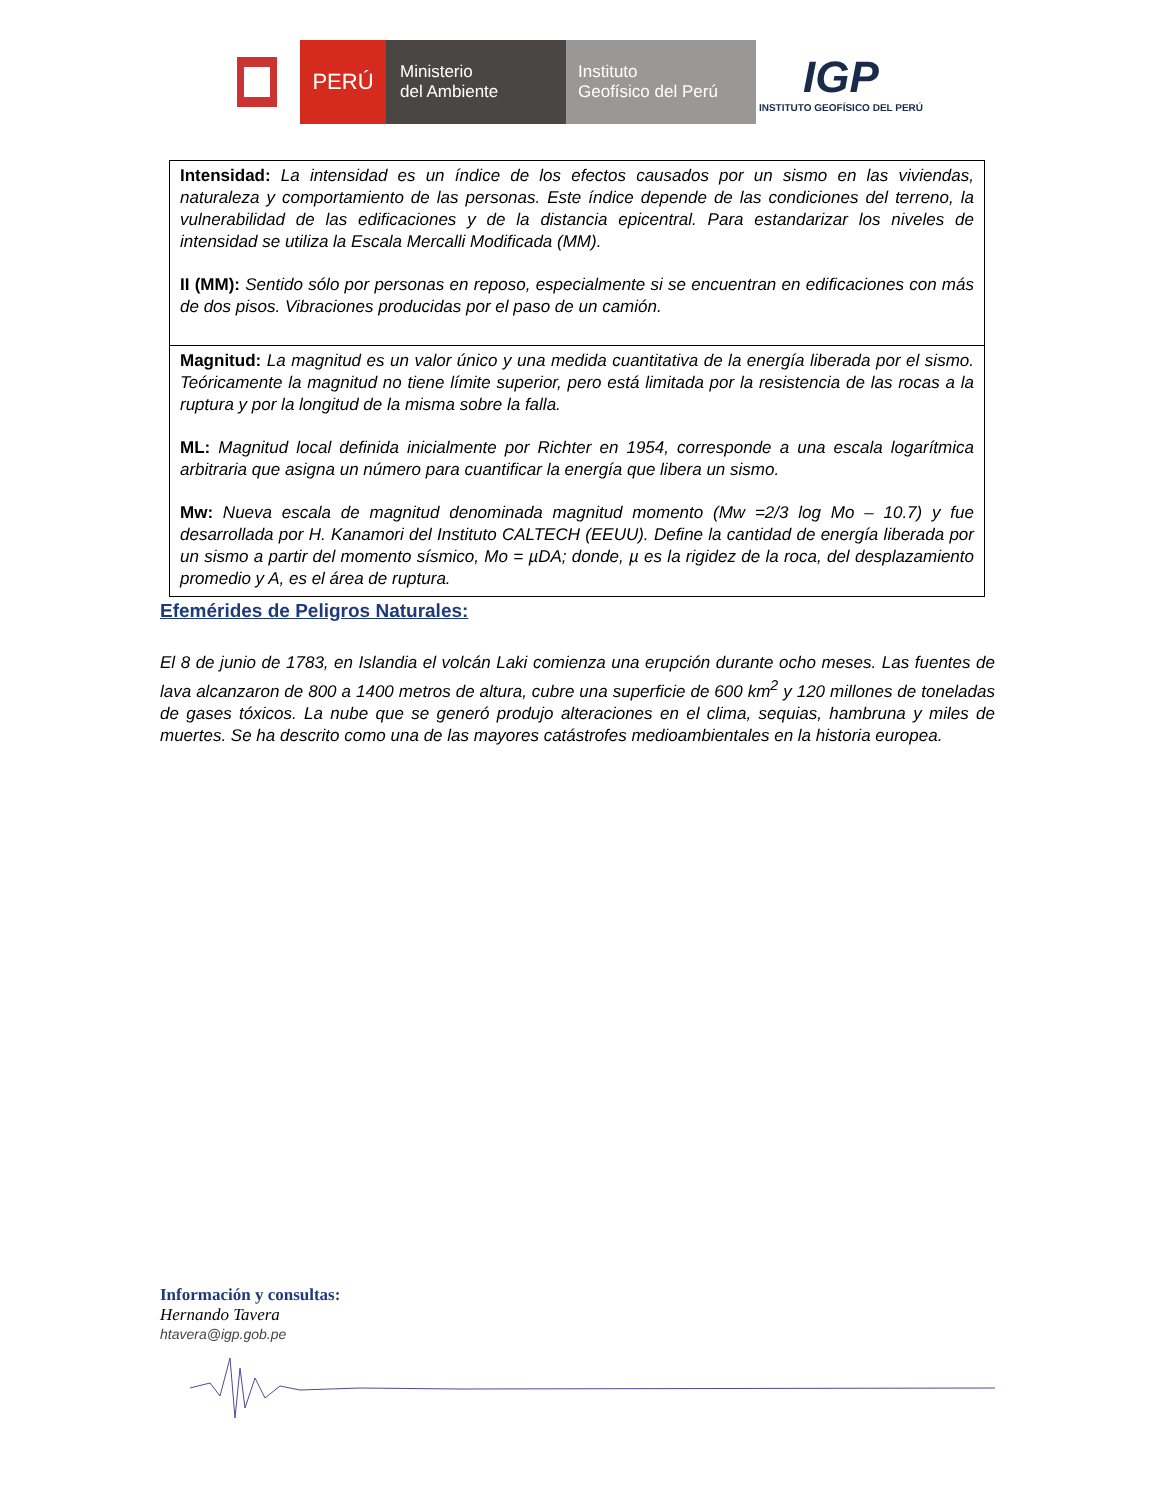PERÚ
Ministerio
del Ambiente
Instituto
Geofísico del Perú
IGP
INSTITUTO GEOFÍSICO DEL PERÚ
| Intensidad: La intensidad es un índice de los efectos causados por un sismo en las viviendas, naturaleza y comportamiento de las personas. Este índice depende de las condiciones del terreno, la vulnerabilidad de las edificaciones y de la distancia epicentral. Para estandarizar los niveles de intensidad se utiliza la Escala Mercalli Modificada (MM). II (MM): Sentido sólo por personas en reposo, especialmente si se encuentran en edificaciones con más de dos pisos. Vibraciones producidas por el paso de un camión. |
| Magnitud: La magnitud es un valor único y una medida cuantitativa de la energía liberada por el sismo. Teóricamente la magnitud no tiene límite superior, pero está limitada por la resistencia de las rocas a la ruptura y por la longitud de la misma sobre la falla. ML: Magnitud local definida inicialmente por Richter en 1954, corresponde a una escala logarítmica arbitraria que asigna un número para cuantificar la energía que libera un sismo. Mw: Nueva escala de magnitud denominada magnitud momento (Mw =2/3 log Mo – 10.7) y fue desarrollada por H. Kanamori del Instituto CALTECH (EEUU). Define la cantidad de energía liberada por un sismo a partir del momento sísmico, Mo = µDA; donde, µ es la rigidez de la roca, del desplazamiento promedio y A, es el área de ruptura. |
Efemérides de Peligros Naturales:
El 8 de junio de 1783, en Islandia el volcán Laki comienza una erupción durante ocho meses. Las fuentes de lava alcanzaron de 800 a 1400 metros de altura, cubre una superficie de 600 km<sup>2</sup> y 120 millones de toneladas de gases tóxicos. La nube que se generó produjo alteraciones en el clima, sequias, hambruna y miles de muertes. Se ha descrito como una de las mayores catástrofes medioambientales en la historia europea.
Información y consultas:
Hernando Tavera
htavera@igp.gob.pe